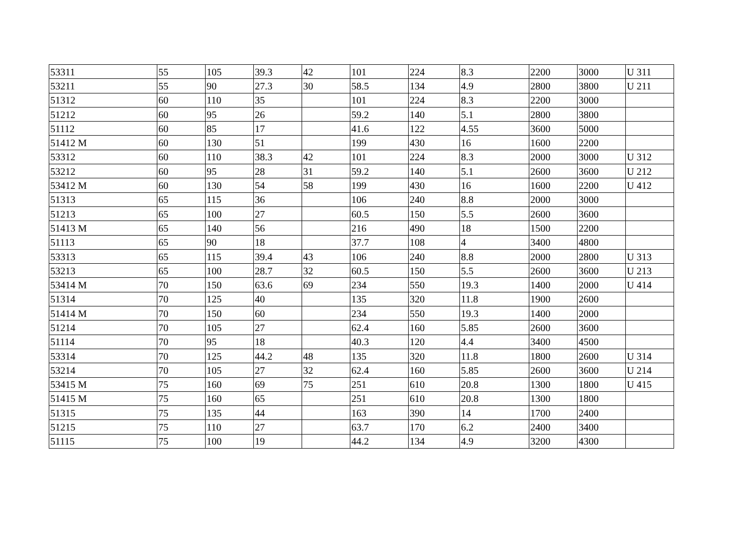| 53311 | 55 | 105 | 39.3 | 42 | 101 | 224 | 8.3 | 2200 | 3000 | U 311 |
| 53211 | 55 | 90 | 27.3 | 30 | 58.5 | 134 | 4.9 | 2800 | 3800 | U 211 |
| 51312 | 60 | 110 | 35 | | 101 | 224 | 8.3 | 2200 | 3000 | |
| 51212 | 60 | 95 | 26 | | 59.2 | 140 | 5.1 | 2800 | 3800 | |
| 51112 | 60 | 85 | 17 | | 41.6 | 122 | 4.55 | 3600 | 5000 | |
| 51412 M | 60 | 130 | 51 | | 199 | 430 | 16 | 1600 | 2200 | |
| 53312 | 60 | 110 | 38.3 | 42 | 101 | 224 | 8.3 | 2000 | 3000 | U 312 |
| 53212 | 60 | 95 | 28 | 31 | 59.2 | 140 | 5.1 | 2600 | 3600 | U 212 |
| 53412 M | 60 | 130 | 54 | 58 | 199 | 430 | 16 | 1600 | 2200 | U 412 |
| 51313 | 65 | 115 | 36 | | 106 | 240 | 8.8 | 2000 | 3000 | |
| 51213 | 65 | 100 | 27 | | 60.5 | 150 | 5.5 | 2600 | 3600 | |
| 51413 M | 65 | 140 | 56 | | 216 | 490 | 18 | 1500 | 2200 | |
| 51113 | 65 | 90 | 18 | | 37.7 | 108 | 4 | 3400 | 4800 | |
| 53313 | 65 | 115 | 39.4 | 43 | 106 | 240 | 8.8 | 2000 | 2800 | U 313 |
| 53213 | 65 | 100 | 28.7 | 32 | 60.5 | 150 | 5.5 | 2600 | 3600 | U 213 |
| 53414 M | 70 | 150 | 63.6 | 69 | 234 | 550 | 19.3 | 1400 | 2000 | U 414 |
| 51314 | 70 | 125 | 40 | | 135 | 320 | 11.8 | 1900 | 2600 | |
| 51414 M | 70 | 150 | 60 | | 234 | 550 | 19.3 | 1400 | 2000 | |
| 51214 | 70 | 105 | 27 | | 62.4 | 160 | 5.85 | 2600 | 3600 | |
| 51114 | 70 | 95 | 18 | | 40.3 | 120 | 4.4 | 3400 | 4500 | |
| 53314 | 70 | 125 | 44.2 | 48 | 135 | 320 | 11.8 | 1800 | 2600 | U 314 |
| 53214 | 70 | 105 | 27 | 32 | 62.4 | 160 | 5.85 | 2600 | 3600 | U 214 |
| 53415 M | 75 | 160 | 69 | 75 | 251 | 610 | 20.8 | 1300 | 1800 | U 415 |
| 51415 M | 75 | 160 | 65 | | 251 | 610 | 20.8 | 1300 | 1800 | |
| 51315 | 75 | 135 | 44 | | 163 | 390 | 14 | 1700 | 2400 | |
| 51215 | 75 | 110 | 27 | | 63.7 | 170 | 6.2 | 2400 | 3400 | |
| 51115 | 75 | 100 | 19 | | 44.2 | 134 | 4.9 | 3200 | 4300 | |